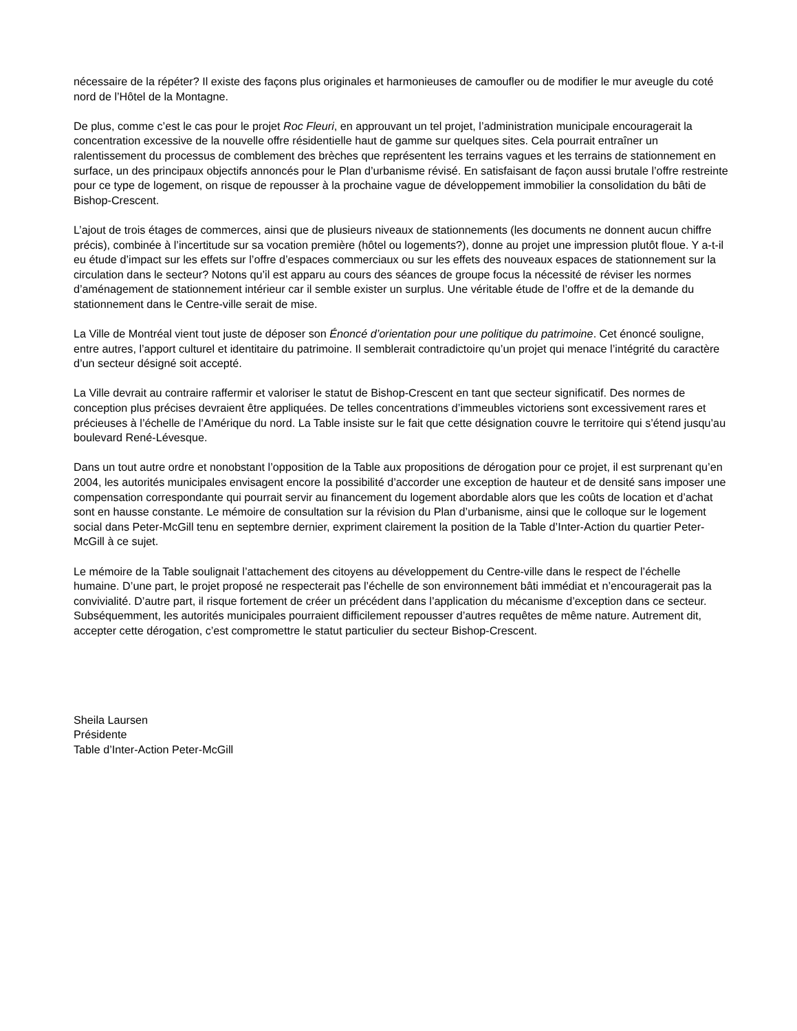nécessaire de la répéter? Il existe des façons plus originales et harmonieuses de camoufler ou de modifier le mur aveugle du coté nord de l’Hôtel de la Montagne.
De plus, comme c’est le cas pour le projet Roc Fleuri, en approuvant un tel projet, l’administration municipale encouragerait la concentration excessive de la nouvelle offre résidentielle haut de gamme sur quelques sites. Cela pourrait entraîner un ralentissement du processus de comblement des brèches que représentent les terrains vagues et les terrains de stationnement en surface, un des principaux objectifs annoncés pour le Plan d’urbanisme révisé. En satisfaisant de façon aussi brutale l’offre restreinte pour ce type de logement, on risque de repousser à la prochaine vague de développement immobilier la consolidation du bâti de Bishop-Crescent.
L’ajout de trois étages de commerces, ainsi que de plusieurs niveaux de stationnements (les documents ne donnent aucun chiffre précis), combinée à l’incertitude sur sa vocation première (hôtel ou logements?), donne au projet une impression plutôt floue. Y a-t-il eu étude d’impact sur les effets sur l’offre d’espaces commerciaux ou sur les effets des nouveaux espaces de stationnement sur la circulation dans le secteur? Notons qu’il est apparu au cours des séances de groupe focus la nécessité de réviser les normes d’aménagement de stationnement intérieur car il semble exister un surplus. Une véritable étude de l’offre et de la demande du stationnement dans le Centre-ville serait de mise.
La Ville de Montréal vient tout juste de déposer son Énoncé d’orientation pour une politique du patrimoine. Cet énoncé souligne, entre autres, l’apport culturel et identitaire du patrimoine. Il semblerait contradictoire qu’un projet qui menace l’intégrité du caractère d’un secteur désigné soit accepté.
La Ville devrait au contraire raffermir et valoriser le statut de Bishop-Crescent en tant que secteur significatif. Des normes de conception plus précises devraient être appliquées. De telles concentrations d’immeubles victoriens sont excessivement rares et précieuses à l’échelle de l’Amérique du nord. La Table insiste sur le fait que cette désignation couvre le territoire qui s’étend jusqu’au boulevard René-Lévesque.
Dans un tout autre ordre et nonobstant l’opposition de la Table aux propositions de dérogation pour ce projet, il est surprenant qu’en 2004, les autorités municipales envisagent encore la possibilité d’accorder une exception de hauteur et de densité sans imposer une compensation correspondante qui pourrait servir au financement du logement abordable alors que les coûts de location et d’achat sont en hausse constante. Le mémoire de consultation sur la révision du Plan d’urbanisme, ainsi que le colloque sur le logement social dans Peter-McGill tenu en septembre dernier, expriment clairement la position de la Table d’Inter-Action du quartier Peter-McGill à ce sujet.
Le mémoire de la Table soulignait l’attachement des citoyens au développement du Centre-ville dans le respect de l’échelle humaine. D’une part, le projet proposé ne respecterait pas l’échelle de son environnement bâti immédiat et n’encouragerait pas la convivialité. D’autre part, il risque fortement de créer un précédent dans l’application du mécanisme d’exception dans ce secteur. Subséquemment, les autorités municipales pourraient difficilement repousser d’autres requêtes de même nature. Autrement dit, accepter cette dérogation, c’est compromettre le statut particulier du secteur Bishop-Crescent.
Sheila Laursen
Présidente
Table d’Inter-Action Peter-McGill